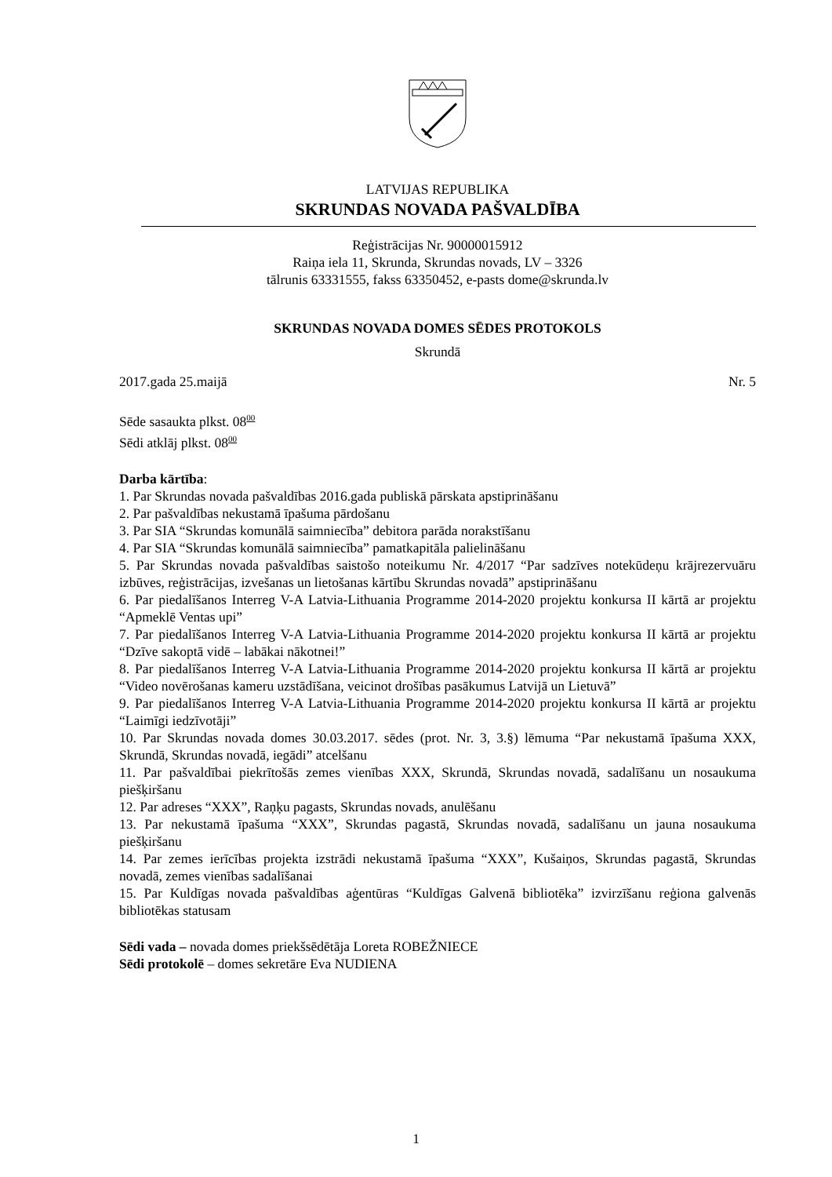LATVIJAS REPUBLIKA
SKRUNDAS NOVADA PAŠVALDĪBA
Reģistrācijas Nr. 90000015912
Raiņa iela 11, Skrunda, Skrundas novads, LV – 3326
tālrunis 63331555, fakss 63350452, e-pasts dome@skrunda.lv
SKRUNDAS NOVADA DOMES SĒDES PROTOKOLS
Skrundā
2017.gada 25.maijā Nr. 5
Sēde sasaukta plkst. 08<sup>00</sup>
Sēdi atklāj plkst. 08<sup>00</sup>
Darba kārtība:
1. Par Skrundas novada pašvaldības 2016.gada publiskā pārskata apstiprināšanu
2. Par pašvaldības nekustamā īpašuma pārdošanu
3. Par SIA “Skrundas komunālā saimniecība” debitora parāda norakstīšanu
4. Par SIA “Skrundas komunālā saimniecība” pamatkapitāla palielināšanu
5. Par Skrundas novada pašvaldības saistošo noteikumu Nr. 4/2017 “Par sadzīves notekūdeņu krājrezervuāru izbūves, reģistrācijas, izvešanas un lietošanas kārtību Skrundas novadā” apstiprināšanu
6. Par piedalīšanos Interreg V-A Latvia-Lithuania Programme 2014-2020 projektu konkursa II kārtā ar projektu “Apmeklē Ventas upi”
7. Par piedalīšanos Interreg V-A Latvia-Lithuania Programme 2014-2020 projektu konkursa II kārtā ar projektu “Dzīve sakoptā vidē – labākai nākotnei!”
8. Par piedalīšanos Interreg V-A Latvia-Lithuania Programme 2014-2020 projektu konkursa II kārtā ar projektu “Video novērošanas kameru uzstādīšana, veicinot drošības pasākumus Latvijā un Lietuvā”
9. Par piedalīšanos Interreg V-A Latvia-Lithuania Programme 2014-2020 projektu konkursa II kārtā ar projektu “Laimīgi iedzīvotāji”
10. Par Skrundas novada domes 30.03.2017. sēdes (prot. Nr. 3, 3.§) lēmuma “Par nekustamā īpašuma XXX, Skrundā, Skrundas novadā, iegādi” atcelšanu
11. Par pašvaldībai piekrītošās zemes vienības XXX, Skrundā, Skrundas novadā, sadalīšanu un nosaukuma piešķiršanu
12. Par adreses “XXX”, Raņķu pagasts, Skrundas novads, anulēšanu
13. Par nekustamā īpašuma “XXX”, Skrundas pagastā, Skrundas novadā, sadalīšanu un jauna nosaukuma piešķiršanu
14. Par zemes ierīcības projekta izstrādi nekustamā īpašuma “XXX”, Kušaiņos, Skrundas pagastā, Skrundas novadā, zemes vienības sadalīšanai
15. Par Kuldīgas novada pašvaldības aģentūras “Kuldīgas Galvenā bibliotēka” izvirzīšanu reģiona galvenās bibliotēkas statusam
Sēdi vada – novada domes priekšsēdētāja Loreta ROBEŽNIECE
Sēdi protokolē – domes sekretāre Eva NUDIENA
1